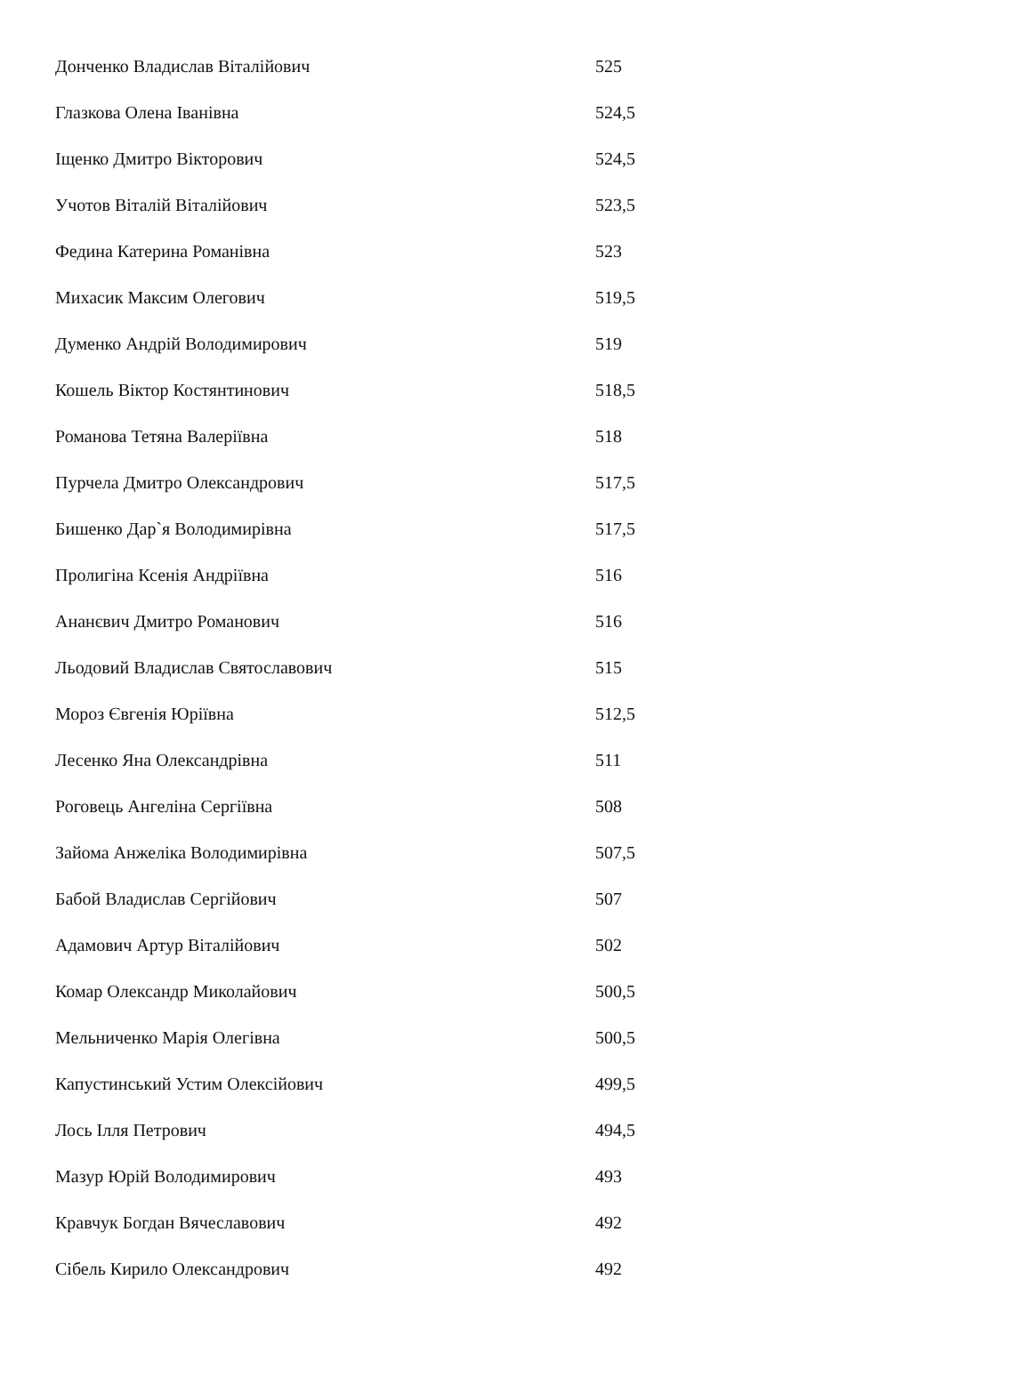| Донченко Владислав Віталійович | 525 |
| Глазкова Олена Іванівна | 524,5 |
| Іщенко Дмитро Вікторович | 524,5 |
| Учотов Віталій Віталійович | 523,5 |
| Федина Катерина Романівна | 523 |
| Михасик Максим Олегович | 519,5 |
| Думенко Андрій Володимирович | 519 |
| Кошель Віктор Костянтинович | 518,5 |
| Романова Тетяна Валеріївна | 518 |
| Пурчела Дмитро Олександрович | 517,5 |
| Бишенко Дар`я Володимирівна | 517,5 |
| Пролигіна Ксенія Андріївна | 516 |
| Ананєвич Дмитро Романович | 516 |
| Льодовий Владислав Святославович | 515 |
| Мороз Євгенія Юріївна | 512,5 |
| Лесенко Яна Олександрівна | 511 |
| Роговець Ангеліна Сергіївна | 508 |
| Зайома Анжеліка Володимирівна | 507,5 |
| Бабой Владислав Сергійович | 507 |
| Адамович Артур Віталійович | 502 |
| Комар Олександр Миколайович | 500,5 |
| Мельниченко Марія Олегівна | 500,5 |
| Капустинський Устим Олексійович | 499,5 |
| Лось Ілля Петрович | 494,5 |
| Мазур Юрій Володимирович | 493 |
| Кравчук Богдан Вячеславович | 492 |
| Сібель Кирило Олександрович | 492 |